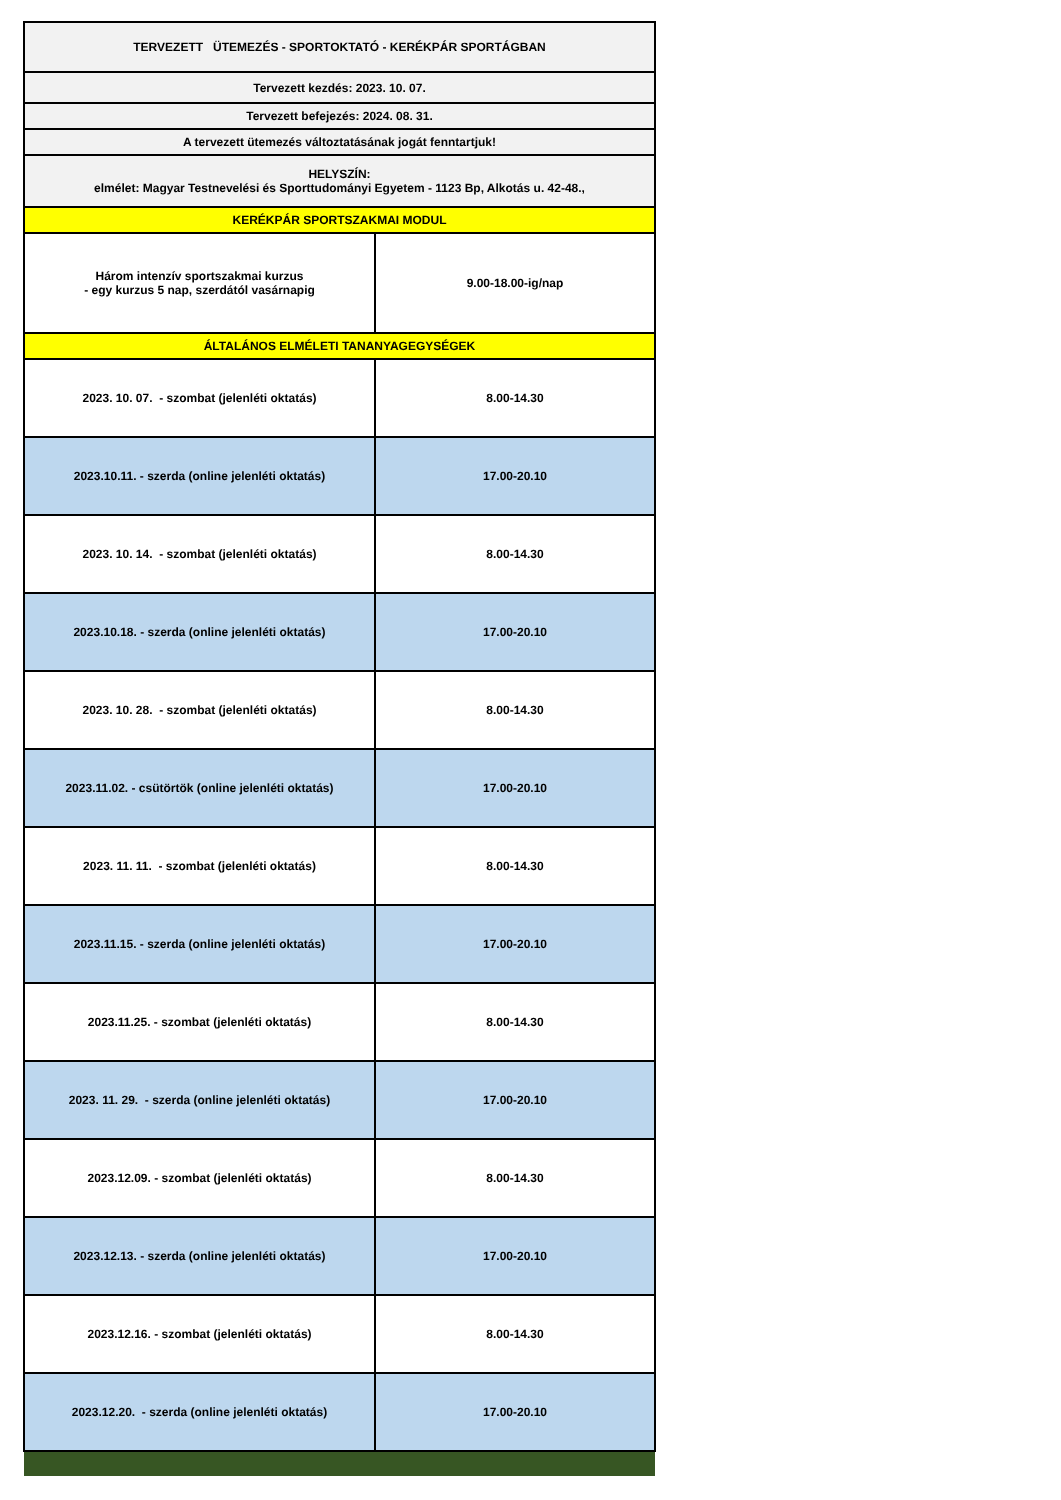| TERVEZETT ÜTEMEZÉS - SPORTOKTATÓ - KERÉKPÁR SPORTÁGBAN | |
| Tervezett kezdés: 2023. 10. 07. | |
| Tervezett befejezés: 2024. 08. 31. | |
| A tervezett ütemezés változtatásának jogát fenntartjuk! | |
| HELYSZÍN: elmélet: Magyar Testnevelési és Sporttudományi Egyetem - 1123 Bp, Alkotás u. 42-48., | |
| KERÉKPÁR SPORTSZAKMAI MODUL | |
| Három intenzív sportszakmai kurzus - egy kurzus 5 nap, szerdától vasárnapig | 9.00-18.00-ig/nap |
| ÁLTALÁNOS ELMÉLETI TANANYAGEGYSÉGEK | |
| 2023. 10. 07. - szombat (jelenléti oktatás) | 8.00-14.30 |
| 2023.10.11. - szerda (online jelenléti oktatás) | 17.00-20.10 |
| 2023. 10. 14. - szombat (jelenléti oktatás) | 8.00-14.30 |
| 2023.10.18. - szerda (online jelenléti oktatás) | 17.00-20.10 |
| 2023. 10. 28. - szombat (jelenléti oktatás) | 8.00-14.30 |
| 2023.11.02. - csütörtök (online jelenléti oktatás) | 17.00-20.10 |
| 2023. 11. 11. - szombat (jelenléti oktatás) | 8.00-14.30 |
| 2023.11.15. - szerda (online jelenléti oktatás) | 17.00-20.10 |
| 2023.11.25. - szombat (jelenléti oktatás) | 8.00-14.30 |
| 2023. 11. 29. - szerda (online jelenléti oktatás) | 17.00-20.10 |
| 2023.12.09. - szombat (jelenléti oktatás) | 8.00-14.30 |
| 2023.12.13. - szerda (online jelenléti oktatás) | 17.00-20.10 |
| 2023.12.16. - szombat (jelenléti oktatás) | 8.00-14.30 |
| 2023.12.20. - szerda (online jelenléti oktatás) | 17.00-20.10 |